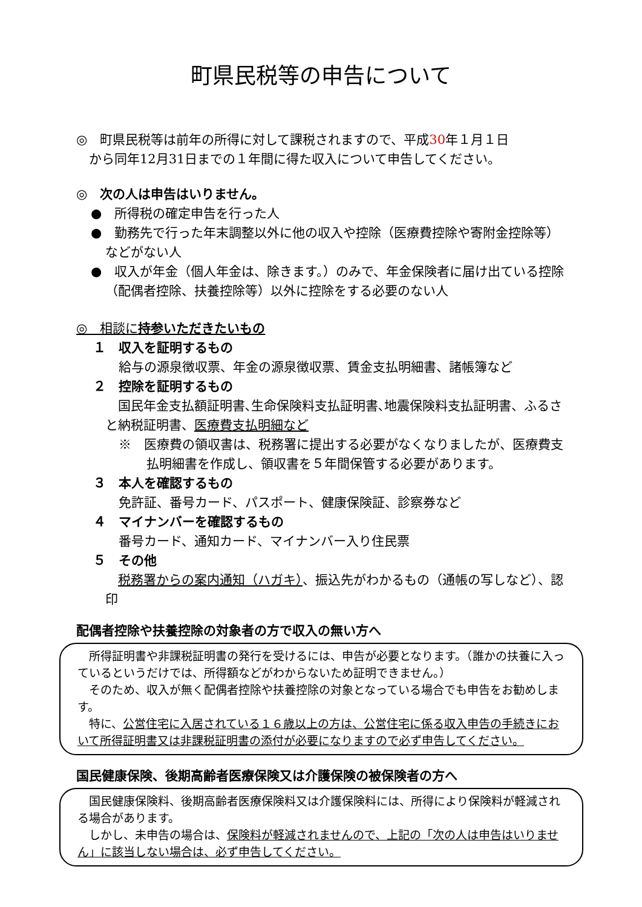町県民税等の申告について
◎　町県民税等は前年の所得に対して課税されますので、平成30年１月１日
　から同年12月31日までの１年間に得た収入について申告してください。
◎　次の人は申告はいりません。
●　所得税の確定申告を行った人
●　勤務先で行った年末調整以外に他の収入や控除（医療費控除や寄附金控除等）などがない人
●　収入が年金（個人年金は、除きます。）のみで、年金保険者に届け出ている控除（配偶者控除、扶養控除等）以外に控除をする必要のない人
◎　相談に持参いただきたいもの
１　収入を証明するもの
給与の源泉徴収票、年金の源泉徴収票、賃金支払明細書、諸帳簿など
２　控除を証明するもの
　国民年金支払額証明書､生命保険料支払証明書､地震保険料支払証明書、ふるさと納税証明書、医療費支払明細など
※　医療費の領収書は、税務署に提出する必要がなくなりましたが、医療費支払明細書を作成し、領収書を５年間保管する必要があります。
３　本人を確認するもの
免許証、番号カード、パスポート、健康保険証、診察券など
４　マイナンバーを確認するもの
番号カード、通知カード、マイナンバー入り住民票
５　その他
　税務署からの案内通知（ハガキ）、振込先がわかるもの（通帳の写しなど）、認印
配偶者控除や扶養控除の対象者の方で収入の無い方へ
　所得証明書や非課税証明書の発行を受けるには、申告が必要となります。（誰かの扶養に入っているというだけでは、所得額などがわからないため証明できません。）
　そのため、収入が無く配偶者控除や扶養控除の対象となっている場合でも申告をお勧めします。
　特に、公営住宅に入居されている１６歳以上の方は、公営住宅に係る収入申告の手続きにおいて所得証明書又は非課税証明書の添付が必要になりますので必ず申告してください。
国民健康保険、後期高齢者医療保険又は介護保険の被保険者の方へ
　国民健康保険料、後期高齢者医療保険料又は介護保険料には、所得により保険料が軽減される場合があります。
　しかし、未申告の場合は、保険料が軽減されませんので、上記の「次の人は申告はいりません」に該当しない場合は、必ず申告してください。